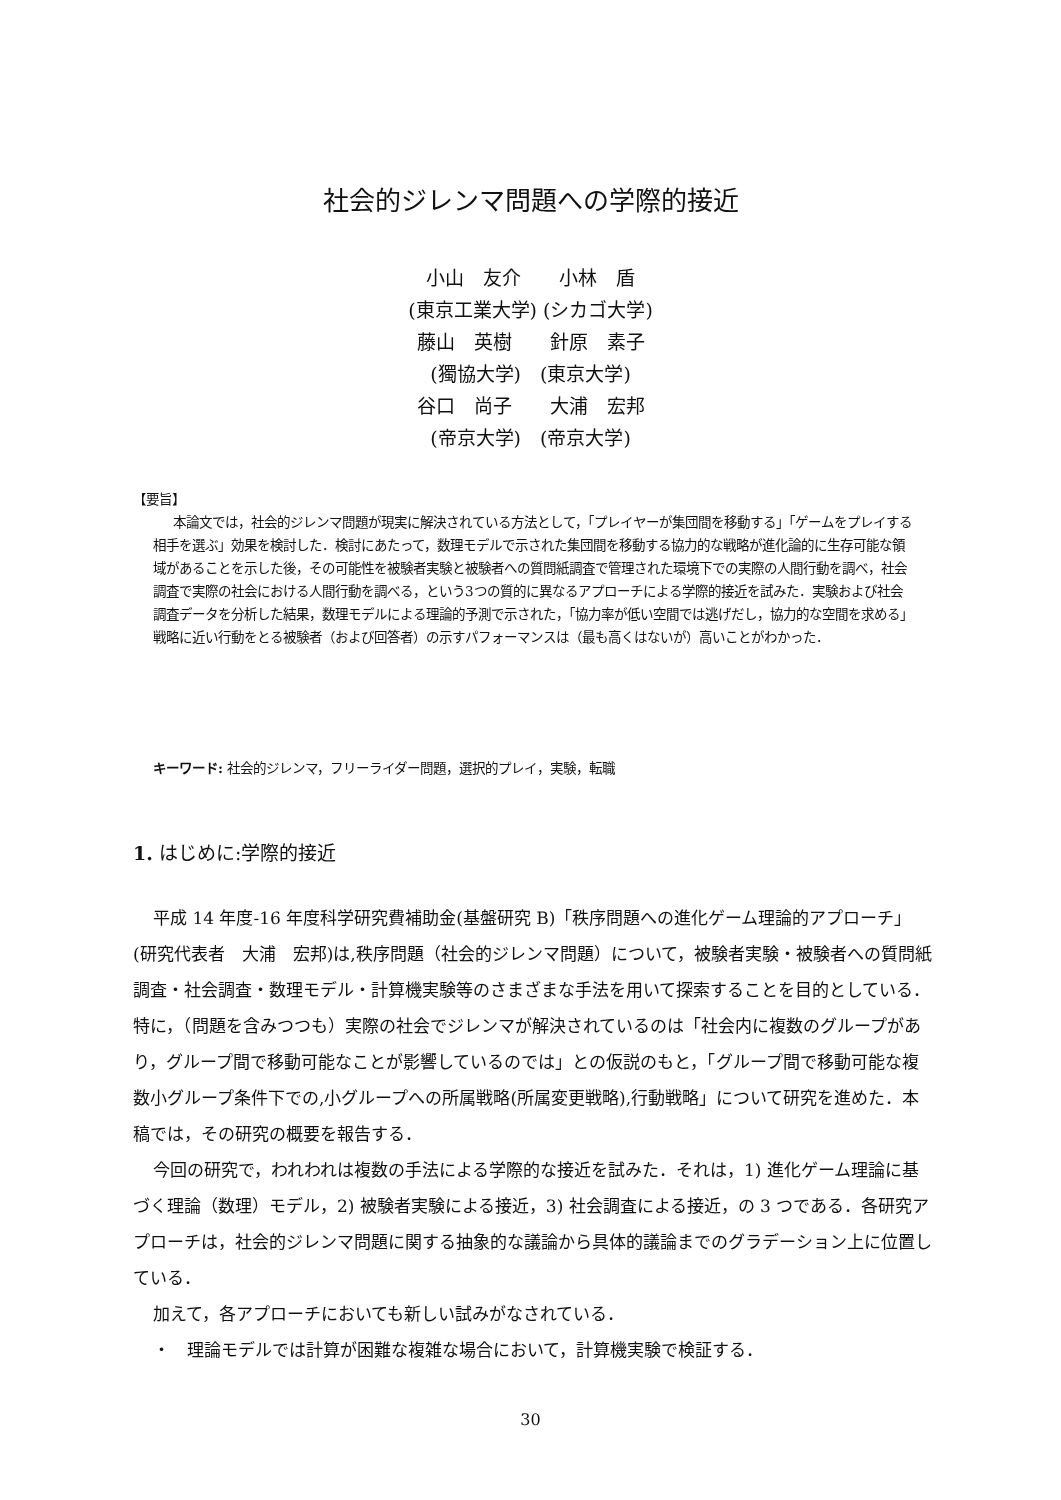社会的ジレンマ問題への学際的接近
小山　友介　　小林　盾
(東京工業大学) (シカゴ大学)
藤山　英樹　　針原　素子
(獨協大学)　(東京大学)
谷口　尚子　　大浦　宏邦
(帝京大学)　(帝京大学)
【要旨】
本論文では，社会的ジレンマ問題が現実に解決されている方法として，「プレイヤーが集団間を移動する」「ゲームをプレイする相手を選ぶ」効果を検討した．検討にあたって，数理モデルで示された集団間を移動する協力的な戦略が進化論的に生存可能な領域があることを示した後，その可能性を被験者実験と被験者への質問紙調査で管理された環境下での実際の人間行動を調べ，社会調査で実際の社会における人間行動を調べる，という3つの質的に異なるアプローチによる学際的接近を試みた．実験および社会調査データを分析した結果，数理モデルによる理論的予測で示された，「協力率が低い空間では逃げだし，協力的な空間を求める」戦略に近い行動をとる被験者（および回答者）の示すパフォーマンスは（最も高くはないが）高いことがわかった．
キーワード: 社会的ジレンマ，フリーライダー問題，選択的プレイ，実験，転職
1. はじめに:学際的接近
平成 14 年度-16 年度科学研究費補助金(基盤研究 B)「秩序問題への進化ゲーム理論的アプローチ」(研究代表者　大浦　宏邦)は,秩序問題（社会的ジレンマ問題）について，被験者実験・被験者への質問紙調査・社会調査・数理モデル・計算機実験等のさまざまな手法を用いて探索することを目的としている．特に，（問題を含みつつも）実際の社会でジレンマが解決されているのは「社会内に複数のグループがあり，グループ間で移動可能なことが影響しているのでは」との仮説のもと，「グループ間で移動可能な複数小グループ条件下での,小グループへの所属戦略(所属変更戦略),行動戦略」について研究を進めた．本稿では，その研究の概要を報告する．
今回の研究で，われわれは複数の手法による学際的な接近を試みた．それは，1) 進化ゲーム理論に基づく理論（数理）モデル，2) 被験者実験による接近，3) 社会調査による接近，の 3 つである．各研究アプローチは，社会的ジレンマ問題に関する抽象的な議論から具体的議論までのグラデーション上に位置している．
加えて，各アプローチにおいても新しい試みがなされている．
・　理論モデルでは計算が困難な複雑な場合において，計算機実験で検証する．
30